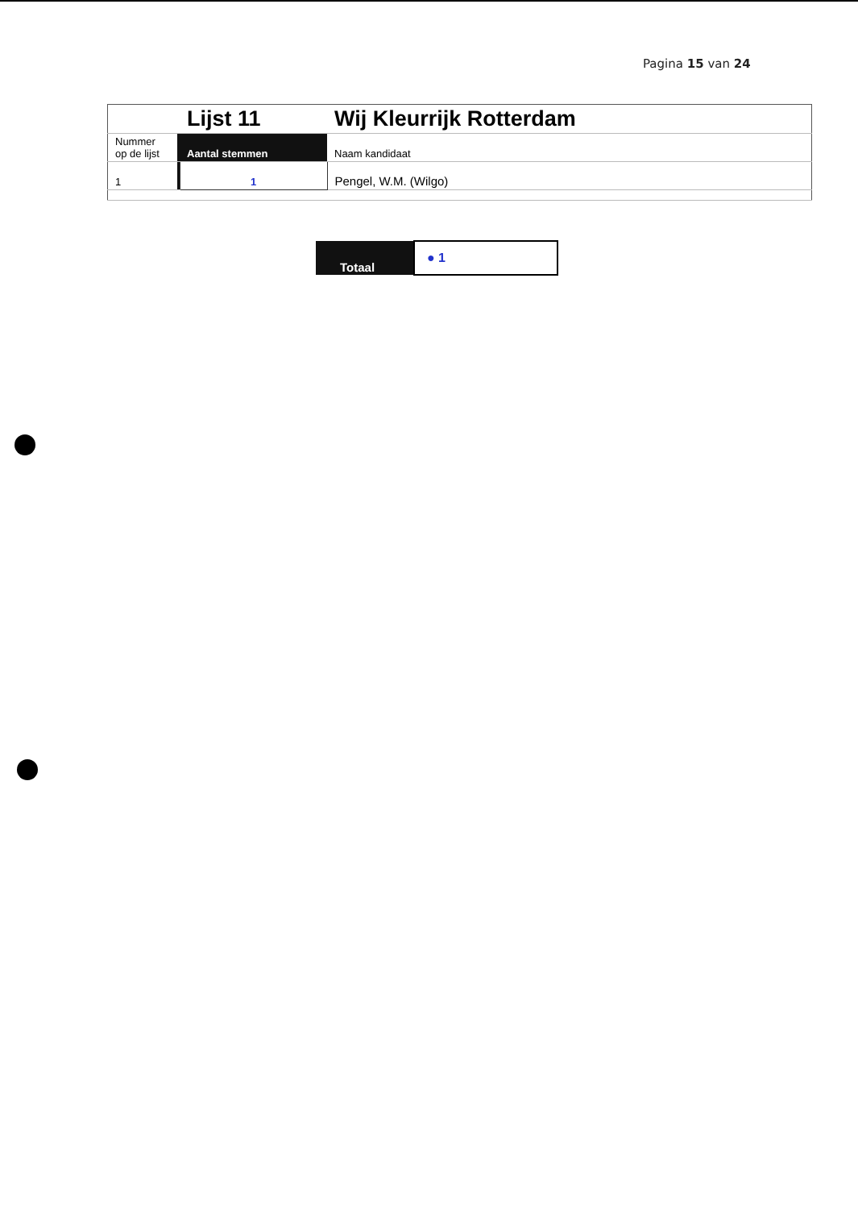Pagina 15 van 24
| | | Lijst 11 | Wij Kleurrijk Rotterdam |
| Nummer op de lijst | | Aantal stemmen | Naam kandidaat |
| 1 | | 1 | Pengel, W.M. (Wilgo) |
| Totaal | ● 1 |